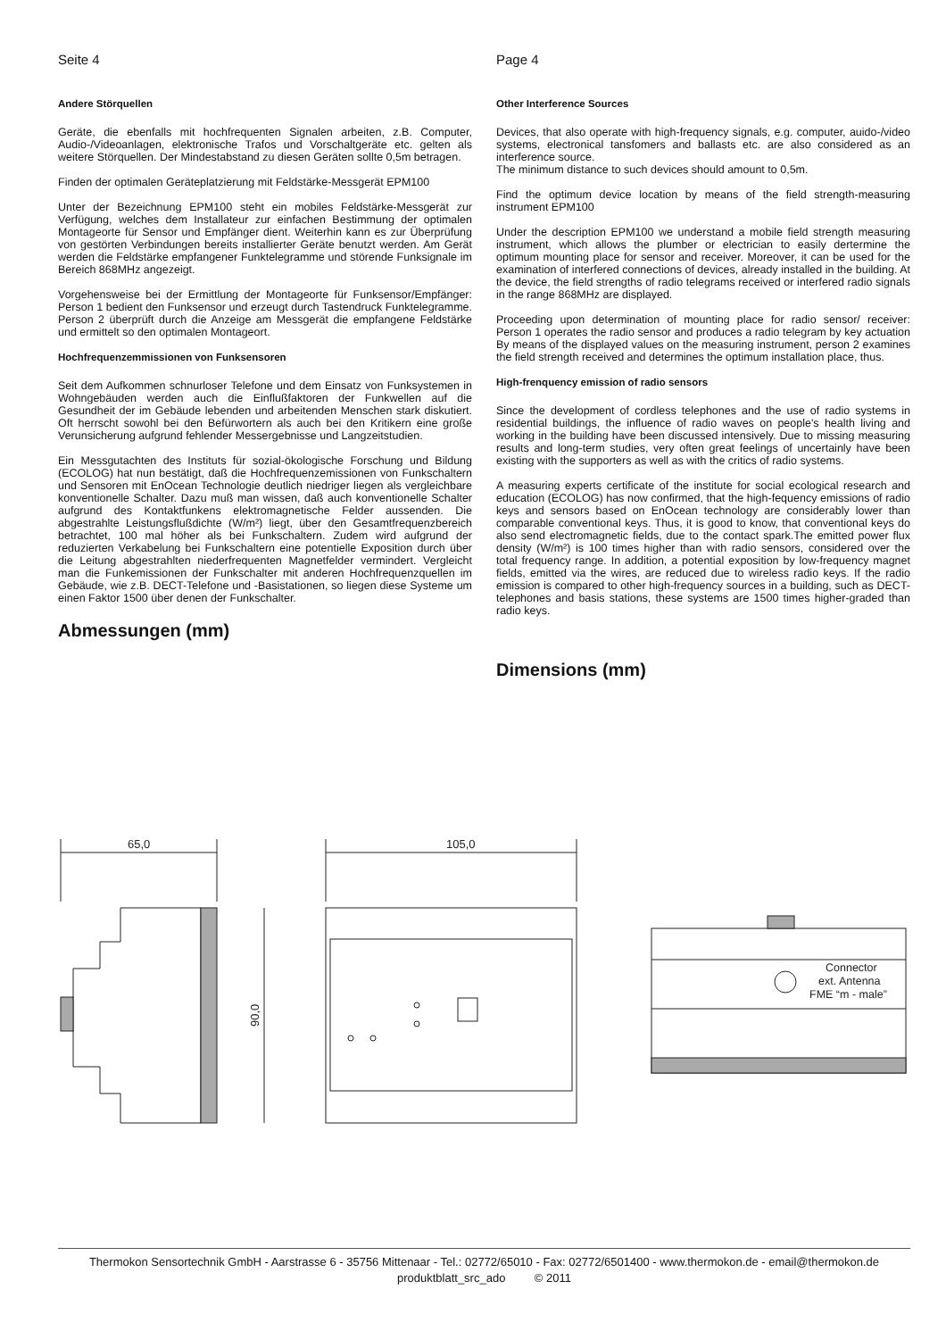Seite 4
Andere Störquellen
Geräte, die ebenfalls mit hochfrequenten Signalen arbeiten, z.B. Computer, Audio-/Videoanlagen, elektronische Trafos und Vorschaltgeräte etc. gelten als weitere Störquellen. Der Mindestabstand zu diesen Geräten sollte 0,5m betragen.
Finden der optimalen Geräteplatzierung mit Feldstärke-Messgerät EPM100
Unter der Bezeichnung EPM100 steht ein mobiles Feldstärke-Messgerät zur Verfügung, welches dem Installateur zur einfachen Bestimmung der optimalen Montageorte für Sensor und Empfänger dient. Weiterhin kann es zur Überprüfung von gestörten Verbindungen bereits installierter Geräte benutzt werden. Am Gerät werden die Feldstärke empfangener Funktelegramme und störende Funksignale im Bereich 868MHz angezeigt.
Vorgehensweise bei der Ermittlung der Montageorte für Funksensor/Empfänger: Person 1 bedient den Funksensor und erzeugt durch Tastendruck Funktelegramme. Person 2 überprüft durch die Anzeige am Messgerät die empfangene Feldstärke und ermittelt so den optimalen Montageort.
Hochfrequenzemmissionen von Funksensoren
Seit dem Aufkommen schnurloser Telefone und dem Einsatz von Funksystemen in Wohngebäuden werden auch die Einflußfaktoren der Funkwellen auf die Gesundheit der im Gebäude lebenden und arbeitenden Menschen stark diskutiert. Oft herrscht sowohl bei den Befürwortern als auch bei den Kritikern eine große Verunsicherung aufgrund fehlender Messergebnisse und Langzeitstudien.
Ein Messgutachten des Instituts für sozial-ökologische Forschung und Bildung (ECOLOG) hat nun bestätigt, daß die Hochfrequenzemissionen von Funkschaltern und Sensoren mit EnOcean Technologie deutlich niedriger liegen als vergleichbare konventionelle Schalter. Dazu muß man wissen, daß auch konventionelle Schalter aufgrund des Kontaktfunkens elektromagnetische Felder aussenden. Die abgestrahlte Leistungsflußdichte (W/m²) liegt, über den Gesamtfrequenzbereich betrachtet, 100 mal höher als bei Funkschaltern. Zudem wird aufgrund der reduzierten Verkabelung bei Funkschaltern eine potentielle Exposition durch über die Leitung abgestrahlten niederfrequenten Magnetfelder vermindert. Vergleicht man die Funkemissionen der Funkschalter mit anderen Hochfrequenzquellen im Gebäude, wie z.B. DECT-Telefone und -Basistationen, so liegen diese Systeme um einen Faktor 1500 über denen der Funkschalter.
Abmessungen (mm)
Page 4
Other Interference Sources
Devices, that also operate with high-frequency signals, e.g. computer, auido-/video systems, electronical tansfomers and ballasts etc. are also considered as an interference source.
The minimum distance to such devices should amount to 0,5m.
Find the optimum device location by means of the field strength-measuring instrument EPM100
Under the description EPM100 we understand a mobile field strength measuring instrument, which allows the plumber or electrician to easily dertermine the optimum mounting place for sensor and receiver. Moreover, it can be used for the examination of interfered connections of devices, already installed in the building. At the device, the field strengths of radio telegrams received or interfered radio signals in the range 868MHz are displayed.
Proceeding upon determination of mounting place for radio sensor/ receiver: Person 1 operates the radio sensor and produces a radio telegram by key actuation By means of the displayed values on the measuring instrument, person 2 examines the field strength received and determines the optimum installation place, thus.
High-frenquency emission of radio sensors
Since the development of cordless telephones and the use of radio systems in residential buildings, the influence of radio waves on people's health living and working in the building have been discussed intensively. Due to missing measuring results and long-term studies, very often great feelings of uncertainly have been existing with the supporters as well as with the critics of radio systems.
A measuring experts certificate of the institute for social ecological research and education (ECOLOG) has now confirmed, that the high-fequency emissions of radio keys and sensors based on EnOcean technology are considerably lower than comparable conventional keys. Thus, it is good to know, that conventional keys do also send electromagnetic fields, due to the contact spark.The emitted power flux density (W/m²) is 100 times higher than with radio sensors, considered over the total frequency range. In addition, a potential exposition by low-frequency magnet fields, emitted via the wires, are reduced due to wireless radio keys. If the radio emission is compared to other high-frequency sources in a building, such as DECT-telephones and basis stations, these systems are 1500 times higher-graded than radio keys.
Dimensions (mm)
65,0
90,0
105,0
Connector
ext. Antenna
FME “m - male”
Thermokon Sensortechnik GmbH - Aarstrasse 6 - 35756 Mittenaar - Tel.: 02772/65010 - Fax: 02772/6501400 - www.thermokon.de - email@thermokon.de
produktblatt_src_ado © 2011